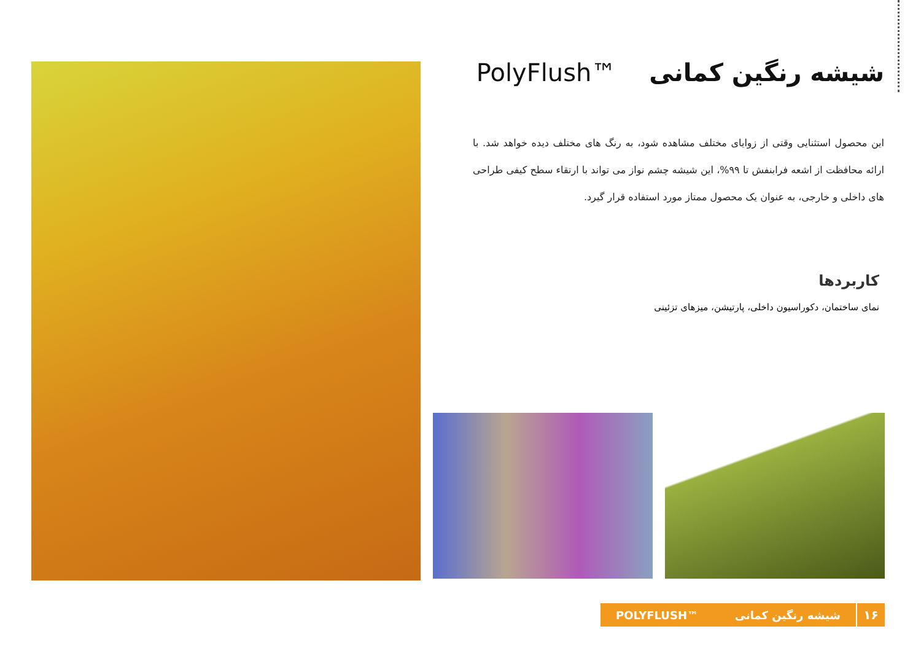شیشه رنگین کمانی PolyFlush™
این محصول استثنایی وقتی از زوایای مختلف مشاهده شود، به رنگ های مختلف دیده خواهد شد. با ارائه محافظت از اشعه فرابنفش تا ۹۹%، این شیشه چشم نواز می تواند با ارتقاء سطح کیفی طراحی های داخلی و خارجی، به عنوان یک محصول ممتاز مورد استفاده قرار گیرد.
کاربردها
نمای ساختمان، دکوراسیون داخلی، پارتیشن، میزهای تزئینی
۱۶
شیشه رنگین کمانی POLYFLUSH™